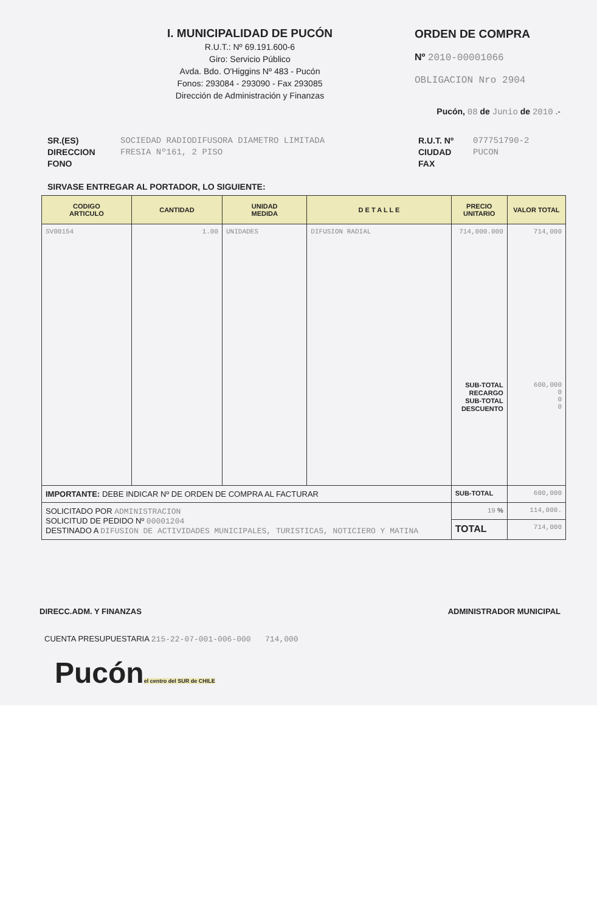I. MUNICIPALIDAD DE PUCÓN
R.U.T.: Nº 69.191.600-6
Giro: Servicio Público
Avda. Bdo. O'Higgins Nº 483 - Pucón
Fonos: 293084 - 293090 - Fax 293085
Dirección de Administración y Finanzas
ORDEN DE COMPRA
Nº 2010-00001066
OBLIGACION Nro 2904
Pucón, 08 de Junio de 2010 .-
SR.(ES)
DIRECCION
FONO
SOCIEDAD RADIODIFUSORA DIAMETRO LIMITADA
FRESIA Nº161, 2 PISO
R.U.T. Nº
CIUDAD
FAX
077751790-2
PUCON
SIRVASE ENTREGAR AL PORTADOR, LO SIGUIENTE:
| CODIGO ARTICULO | CANTIDAD | UNIDAD MEDIDA | D E T A L L E | PRECIO UNITARIO | VALOR TOTAL |
| --- | --- | --- | --- | --- | --- |
| SV00154 | 1.00 | UNIDADES | DIFUSION RADIAL | 714,000.000 SUB-TOTAL RECARGO SUB-TOTAL DESCUENTO | 714,000 600,000 0 0 0 |
| IMPORTANTE: DEBE INDICAR Nº DE ORDEN DE COMPRA AL FACTURAR | | | | SUB-TOTAL | 600,000 |
| SOLICITADO POR ADMINISTRACION SOLICITUD DE PEDIDO Nº 00001204 DESTINADO A DIFUSION DE ACTIVIDADES MUNICIPALES, TURISTICAS, NOTICIERO Y MATINA | | | | 19 % | 114,000. |
| | | | | TOTAL | 714,000 |
DIRECC.ADM. Y FINANZAS ADMINISTRADOR MUNICIPAL
CUENTA PRESUPUESTARIA 215-22-07-001-006-000 714,000
Pucón
el centro del SUR de CHILE